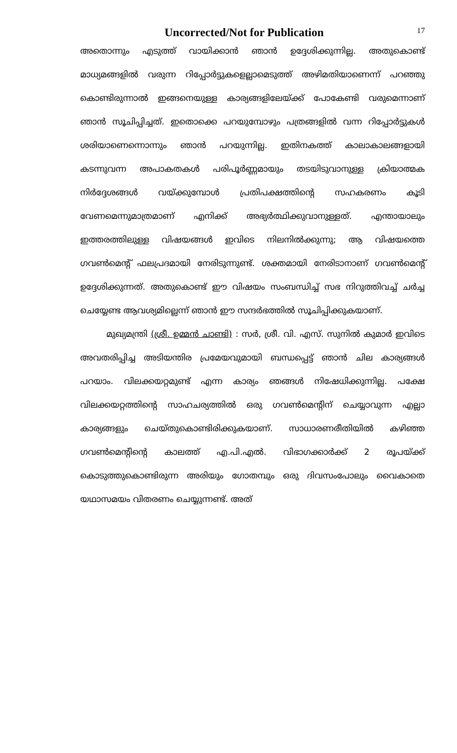Uncorrected/Not for Publication
17
അതൊന്നും എടുത്ത് വായിക്കാൻ ഞാൻ ഉദ്ദേശിക്കുന്നില്ല. അതുകൊണ്ട് മാധ്യമങ്ങളിൽ വരുന്ന റിപ്പോർട്ടുകളെല്ലാമെടുത്ത് അഴിമതിയാണെന്ന് പറഞ്ഞു കൊണ്ടിരുന്നാൽ ഇങ്ങനെയുള്ള കാര്യങ്ങളിലേയ്ക്ക് പോകേണ്ടി വരുമെന്നാണ് ഞാൻ സൂചിപ്പിച്ചത്. ഇതൊക്കെ പറയുമ്പോഴും പത്രങ്ങളിൽ വന്ന റിപ്പോർട്ടുകൾ ശരിയാണെന്നൊന്നും ഞാൻ പറയുന്നില്ല. ഇതിനകത്ത് കാലാകാലങ്ങളായി കടന്നുവന്ന അപാകതകൾ പരിപൂർണ്ണമായും തടയിടുവാനുള്ള ക്രിയാത്മക നിർദ്ദേശങ്ങൾ വയ്ക്കുമ്പോൾ പ്രതിപക്ഷത്തിന്റെ സഹകരണം കൂടി വേണമെന്നുമാത്രമാണ് എനിക്ക് അഭ്യർത്ഥിക്കുവാനുള്ളത്. എന്തായാലും ഇത്തരത്തിലുള്ള വിഷയങ്ങൾ ഇവിടെ നിലനിൽക്കുന്നു; ആ വിഷയത്തെ ഗവൺമെന്റ് ഫലപ്രദമായി നേരിടുന്നുണ്ട്. ശക്തമായി നേരിടാനാണ് ഗവൺമെന്റ് ഉദ്ദേശിക്കുന്നത്. അതുകൊണ്ട് ഈ വിഷയം സംബന്ധിച്ച് സഭ നിറുത്തിവച്ച് ചർച്ച ചെയ്യേണ്ട ആവശ്യമില്ലെന്ന് ഞാൻ ഈ സന്ദർഭത്തിൽ സൂചിപ്പിക്കുകയാണ്.
മുഖ്യമന്ത്രി (ശ്രീ. ഉമ്മൻ ചാണ്ടി) : സർ, ശ്രീ. വി. എസ്. സുനിൽ കുമാർ ഇവിടെ അവതരിപ്പിച്ച അടിയന്തിര പ്രമേയവുമായി ബന്ധപ്പെട്ട് ഞാൻ ചില കാര്യങ്ങൾ പറയാം. വിലക്കയറ്റമുണ്ട് എന്ന കാര്യം ഞങ്ങൾ നിഷേധിക്കുന്നില്ല. പക്ഷേ വിലക്കയറ്റത്തിന്റെ സാഹചര്യത്തിൽ ഒരു ഗവൺമെന്റിന് ചെയ്യാവുന്ന എല്ലാ കാര്യങ്ങളും ചെയ്തുകൊണ്ടിരിക്കുകയാണ്. സാധാരണരീതിയിൽ കഴിഞ്ഞ ഗവൺമെന്റിന്റെ കാലത്ത് എ.പി.എൽ. വിഭാഗക്കാർക്ക് 2 രൂപയ്ക്ക് കൊടുത്തുകൊണ്ടിരുന്ന അരിയും ഗോതമ്പും ഒരു ദിവസംപോലും വൈകാതെ യഥാസമയം വിതരണം ചെയ്യുന്നണ്ട്. അത്